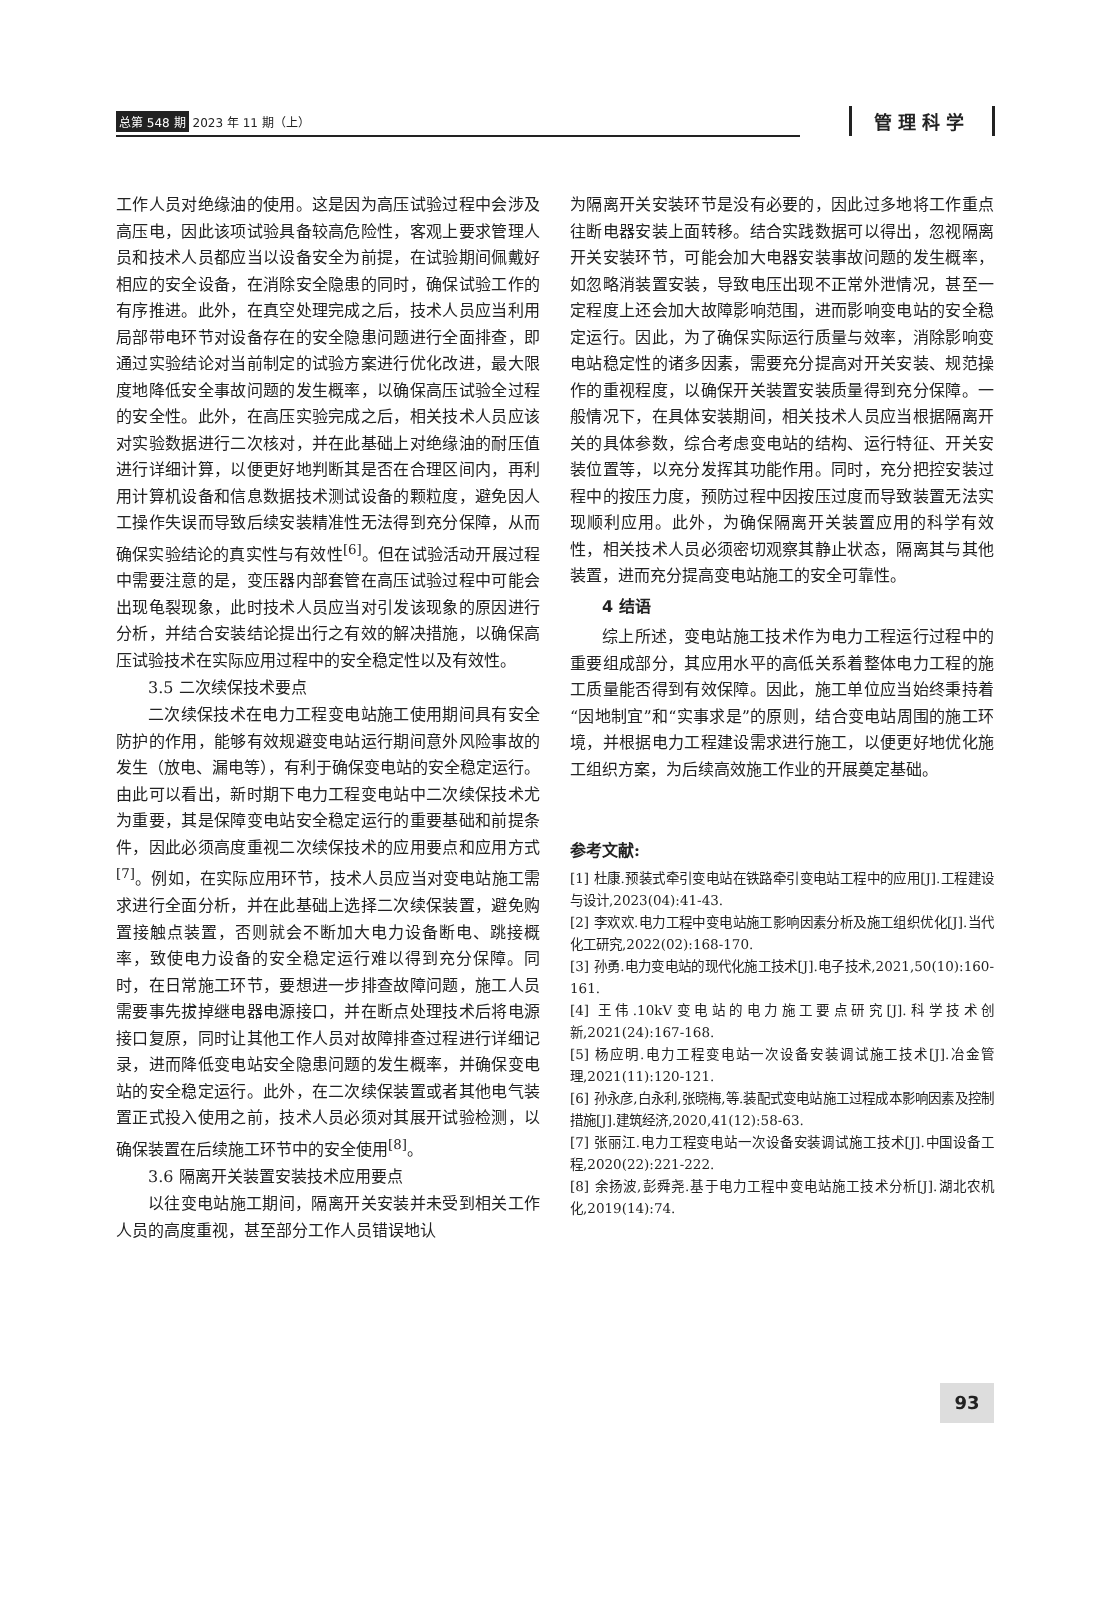总第 548 期 2023 年 11 期（上） 管理科学
工作人员对绝缘油的使用。这是因为高压试验过程中会涉及高压电，因此该项试验具备较高危险性，客观上要求管理人员和技术人员都应当以设备安全为前提，在试验期间佩戴好相应的安全设备，在消除安全隐患的同时，确保试验工作的有序推进。此外，在真空处理完成之后，技术人员应当利用局部带电环节对设备存在的安全隐患问题进行全面排查，即通过实验结论对当前制定的试验方案进行优化改进，最大限度地降低安全事故问题的发生概率，以确保高压试验全过程的安全性。此外，在高压实验完成之后，相关技术人员应该对实验数据进行二次核对，并在此基础上对绝缘油的耐压值进行详细计算，以便更好地判断其是否在合理区间内，再利用计算机设备和信息数据技术测试设备的颗粒度，避免因人工操作失误而导致后续安装精准性无法得到充分保障，从而确保实验结论的真实性与有效性<sup>[6]</sup>。但在试验活动开展过程中需要注意的是，变压器内部套管在高压试验过程中可能会出现龟裂现象，此时技术人员应当对引发该现象的原因进行分析，并结合安装结论提出行之有效的解决措施，以确保高压试验技术在实际应用过程中的安全稳定性以及有效性。
3.5 二次续保技术要点
二次续保技术在电力工程变电站施工使用期间具有安全防护的作用，能够有效规避变电站运行期间意外风险事故的发生（放电、漏电等），有利于确保变电站的安全稳定运行。由此可以看出，新时期下电力工程变电站中二次续保技术尤为重要，其是保障变电站安全稳定运行的重要基础和前提条件，因此必须高度重视二次续保技术的应用要点和应用方式<sup>[7]</sup>。例如，在实际应用环节，技术人员应当对变电站施工需求进行全面分析，并在此基础上选择二次续保装置，避免购置接触点装置，否则就会不断加大电力设备断电、跳接概率，致使电力设备的安全稳定运行难以得到充分保障。同时，在日常施工环节，要想进一步排查故障问题，施工人员需要事先拔掉继电器电源接口，并在断点处理技术后将电源接口复原，同时让其他工作人员对故障排查过程进行详细记录，进而降低变电站安全隐患问题的发生概率，并确保变电站的安全稳定运行。此外，在二次续保装置或者其他电气装置正式投入使用之前，技术人员必须对其展开试验检测，以确保装置在后续施工环节中的安全使用<sup>[8]</sup>。
3.6 隔离开关装置安装技术应用要点
以往变电站施工期间，隔离开关安装并未受到相关工作人员的高度重视，甚至部分工作人员错误地认
为隔离开关安装环节是没有必要的，因此过多地将工作重点往断电器安装上面转移。结合实践数据可以得出，忽视隔离开关安装环节，可能会加大电器安装事故问题的发生概率，如忽略消装置安装，导致电压出现不正常外泄情况，甚至一定程度上还会加大故障影响范围，进而影响变电站的安全稳定运行。因此，为了确保实际运行质量与效率，消除影响变电站稳定性的诸多因素，需要充分提高对开关安装、规范操作的重视程度，以确保开关装置安装质量得到充分保障。一般情况下，在具体安装期间，相关技术人员应当根据隔离开关的具体参数，综合考虑变电站的结构、运行特征、开关安装位置等，以充分发挥其功能作用。同时，充分把控安装过程中的按压力度，预防过程中因按压过度而导致装置无法实现顺利应用。此外，为确保隔离开关装置应用的科学有效性，相关技术人员必须密切观察其静止状态，隔离其与其他装置，进而充分提高变电站施工的安全可靠性。
4 结语
综上所述，变电站施工技术作为电力工程运行过程中的重要组成部分，其应用水平的高低关系着整体电力工程的施工质量能否得到有效保障。因此，施工单位应当始终秉持着“因地制宜”和“实事求是”的原则，结合变电站周围的施工环境，并根据电力工程建设需求进行施工，以便更好地优化施工组织方案，为后续高效施工作业的开展奠定基础。
参考文献:
[1] 杜康.预装式牵引变电站在铁路牵引变电站工程中的应用[J].工程建设与设计,2023(04):41-43.
[2] 李欢欢.电力工程中变电站施工影响因素分析及施工组织优化[J].当代化工研究,2022(02):168-170.
[3] 孙勇.电力变电站的现代化施工技术[J].电子技术,2021,50(10):160-161.
[4] 王伟.10kV变电站的电力施工要点研究[J].科学技术创新,2021(24):167-168.
[5] 杨应明.电力工程变电站一次设备安装调试施工技术[J].冶金管理,2021(11):120-121.
[6] 孙永彦,白永利,张晓梅,等.装配式变电站施工过程成本影响因素及控制措施[J].建筑经济,2020,41(12):58-63.
[7] 张丽江.电力工程变电站一次设备安装调试施工技术[J].中国设备工程,2020(22):221-222.
[8] 余扬波,彭舜尧.基于电力工程中变电站施工技术分析[J].湖北农机化,2019(14):74.
93